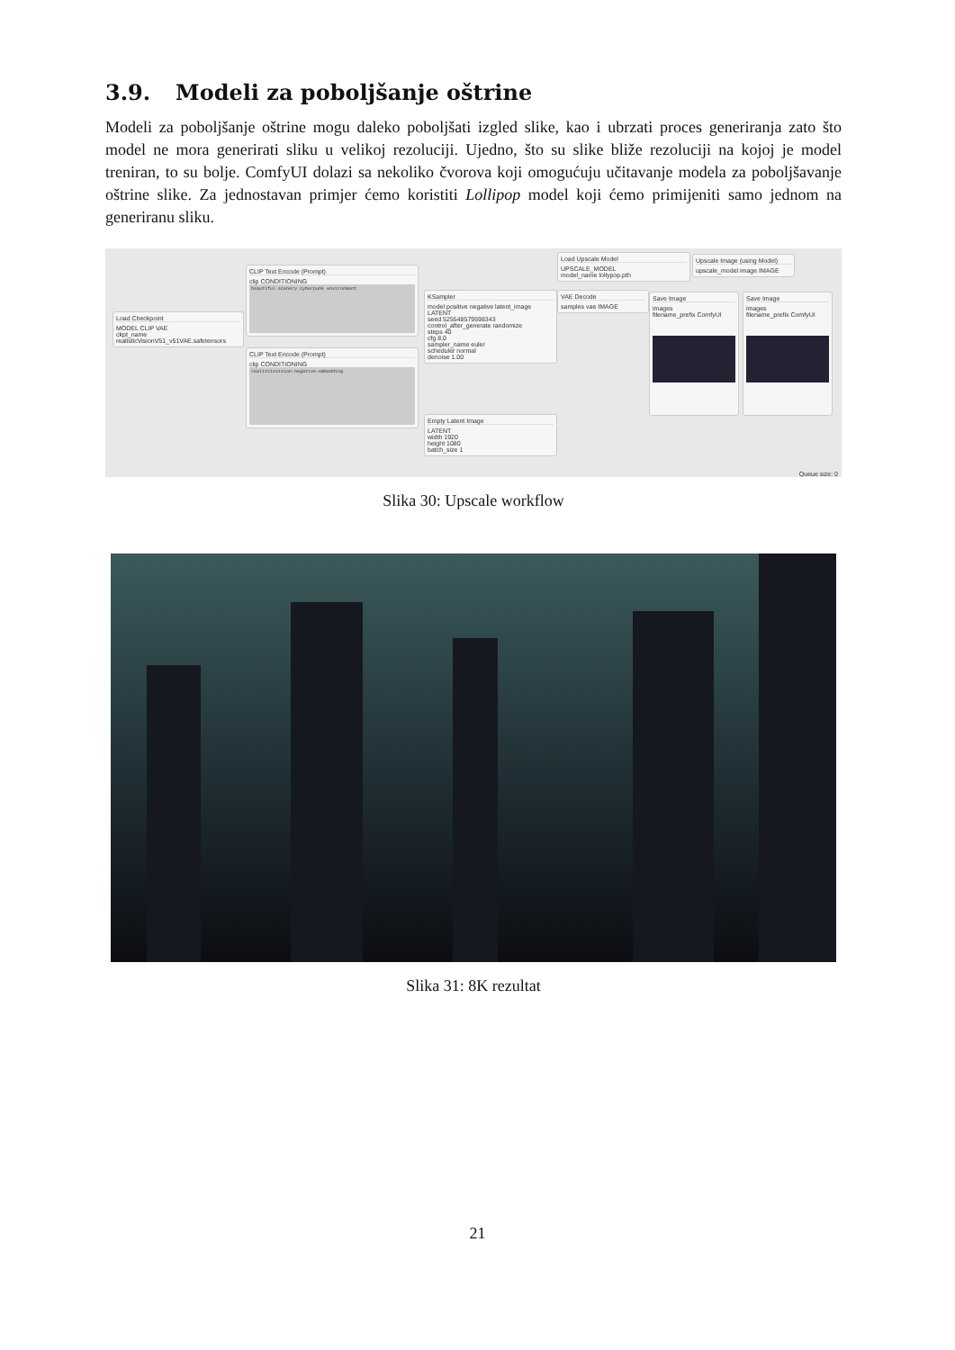3.9. Modeli za poboljšanje oštrine
Modeli za poboljšanje oštrine mogu daleko poboljšati izgled slike, kao i ubrzati proces generiranja zato što model ne mora generirati sliku u velikoj rezoluciji. Ujedno, što su slike bliže rezoluciji na kojoj je model treniran, to su bolje. ComfyUI dolazi sa nekoliko čvorova koji omogućuju učitavanje modela za poboljšavanje oštrine slike. Za jednostavan primjer ćemo koristiti Lollipop model koji ćemo primijeniti samo jednom na generiranu sliku.
Load Checkpoint
MODEL CLIP VAE
ckpt_name realisticVisionV51_v51VAE.safetensors
CLIP Text Encode (Prompt)
clip CONDITIONING
beautiful scenery cyberpunk environment
CLIP Text Encode (Prompt)
clip CONDITIONING
realisticvision-negative-embedding
KSampler
model positive negative latent_image LATENT
seed 525548579598343
control_after_generate randomize
steps 40
cfg 8.0
sampler_name euler
scheduler normal
denoise 1.00
Empty Latent Image
LATENT
width 1920
height 1080
batch_size 1
Load Upscale Model
UPSCALE_MODEL
model_name lollypop.pth
VAE Decode
samples vae IMAGE
Upscale Image (using Model)
upscale_model image IMAGE
Save Image
images
filename_prefix ComfyUI
Save Image
images
filename_prefix ComfyUI
Queue size: 0
Slika 30: Upscale workflow
Slika 31: 8K rezultat
21